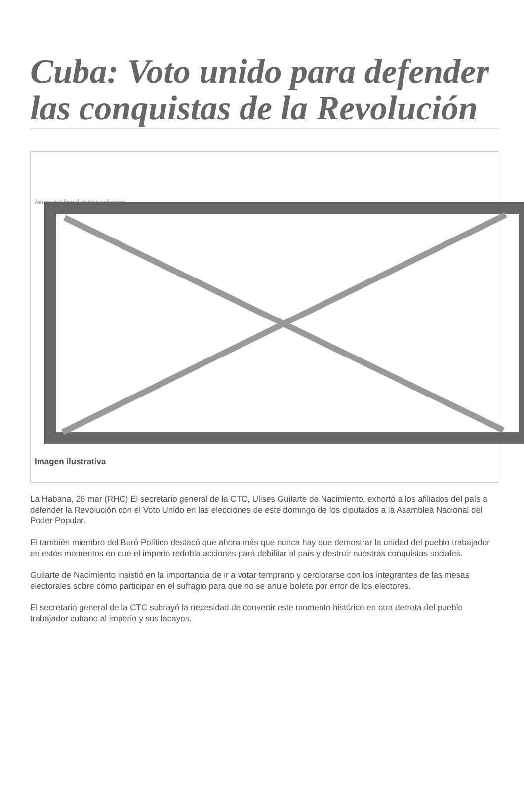Cuba: Voto unido para defender las conquistas de la Revolución
Image not found or type unknown
Imagen ilustrativa
La Habana, 26 mar (RHC) El secretario general de la CTC, Ulises Guilarte de Nacimiento, exhortó a los afiliados del país a defender la Revolución con el Voto Unido en las elecciones de este domingo de los diputados a la Asamblea Nacional del Poder Popular.
El también miembro del Buró Político destacó que ahora más que nunca hay que demostrar la unidad del pueblo trabajador en estos momentos en que el imperio redobla acciones para debilitar al país y destruir nuestras conquistas sociales.
Guilarte de Nacimiento insistió en la importancia de ir a votar temprano y cerciorarse con los integrantes de las mesas electorales sobre cómo participar en el sufragio para que no se anule boleta por error de los electores.
El secretario general de la CTC subrayó la necesidad de convertir este momento histórico en otra derrota del pueblo trabajador cubano al imperio y sus lacayos.